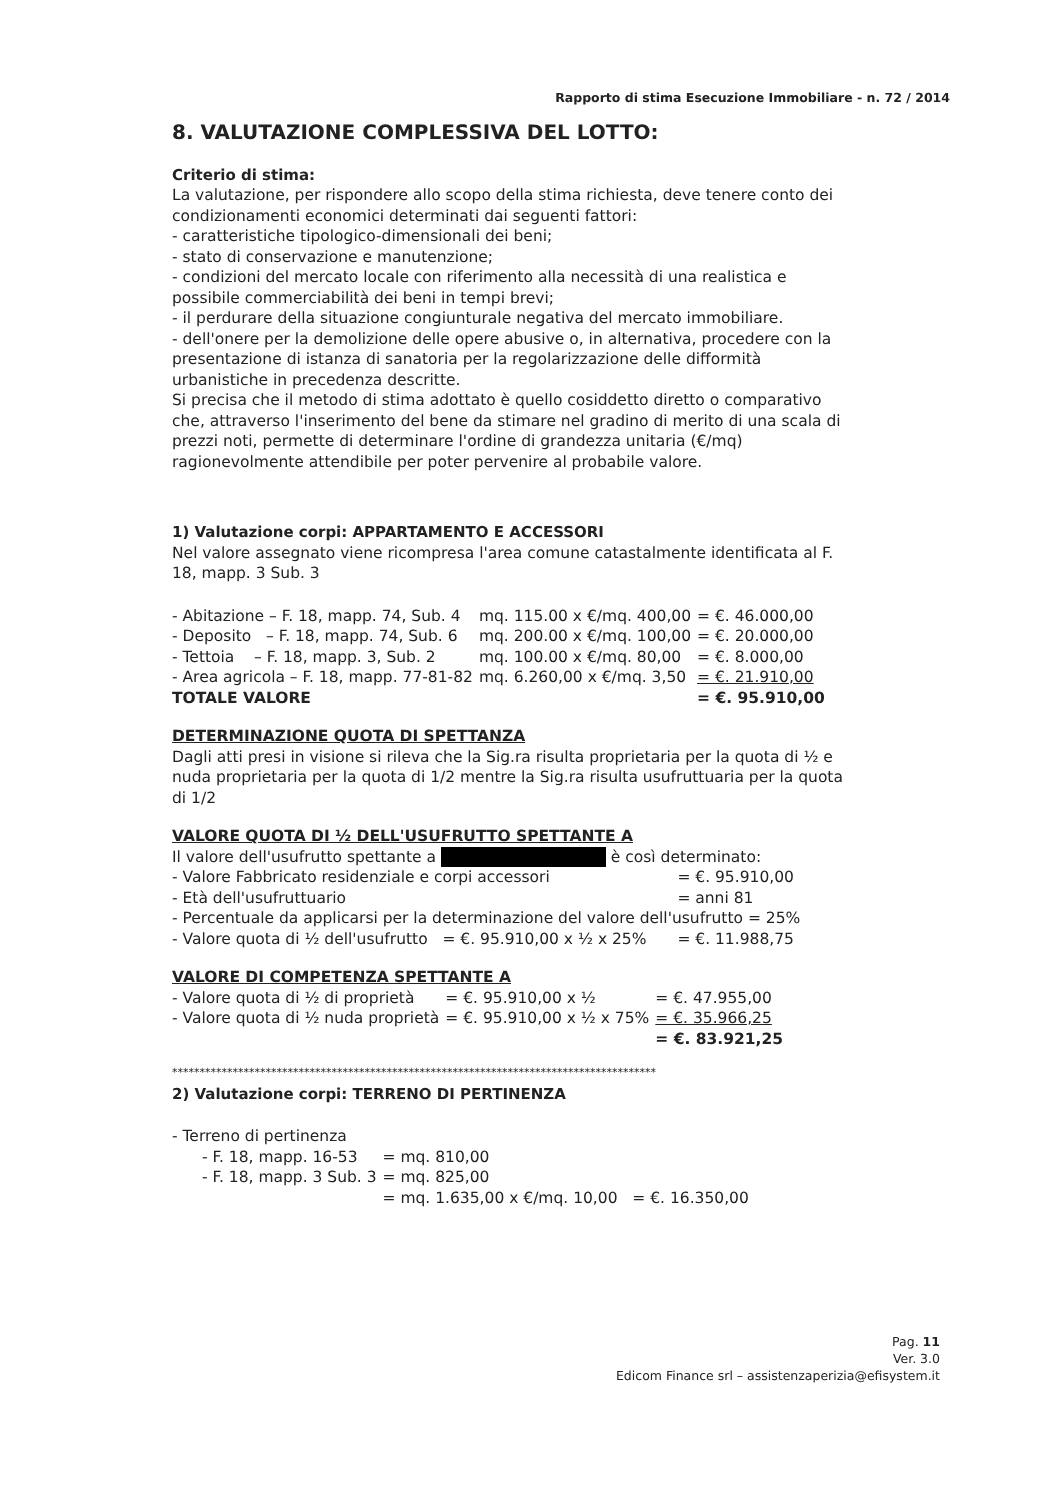Rapporto di stima Esecuzione Immobiliare - n. 72 / 2014
8. VALUTAZIONE COMPLESSIVA DEL LOTTO:
Criterio di stima:
La valutazione, per rispondere allo scopo della stima richiesta, deve tenere conto dei condizionamenti economici determinati dai seguenti fattori:
- caratteristiche tipologico-dimensionali dei beni;
- stato di conservazione e manutenzione;
- condizioni del mercato locale con riferimento alla necessità di una realistica e possibile commerciabilità dei beni in tempi brevi;
- il perdurare della situazione congiunturale negativa del mercato immobiliare.
- dell'onere per la demolizione delle opere abusive o, in alternativa, procedere con la presentazione di istanza di sanatoria per la regolarizzazione delle difformità urbanistiche in precedenza descritte.
Si precisa che il metodo di stima adottato è quello cosiddetto diretto o comparativo che, attraverso l'inserimento del bene da stimare nel gradino di merito di una scala di prezzi noti, permette di determinare l'ordine di grandezza unitaria (€/mq) ragionevolmente attendibile per poter pervenire al probabile valore.
1) Valutazione corpi: APPARTAMENTO E ACCESSORI
Nel valore assegnato viene ricompresa l'area comune catastalmente identificata al F. 18, mapp. 3 Sub. 3
| - Abitazione – F. 18, mapp. 74, Sub. 4 | mq. 115.00 x €/mq. 400,00 | = €. 46.000,00 |
| - Deposito – F. 18, mapp. 74, Sub. 6 | mq. 200.00 x €/mq. 100,00 | = €. 20.000,00 |
| - Tettoia – F. 18, mapp. 3, Sub. 2 | mq. 100.00 x €/mq. 80,00 | = €. 8.000,00 |
| - Area agricola – F. 18, mapp. 77-81-82 | mq. 6.260,00 x €/mq. 3,50 | = €. 21.910,00 |
| TOTALE VALORE | | = €. 95.910,00 |
DETERMINAZIONE QUOTA DI SPETTANZA
Dagli atti presi in visione si rileva che la Sig.ra risulta proprietaria per la quota di ½ e nuda proprietaria per la quota di 1/2 mentre la Sig.ra risulta usufruttuaria per la quota di 1/2
VALORE QUOTA DI ½ DELL'USUFRUTTO SPETTANTE A
Il valore dell'usufrutto spettante a è così determinato:
| - Valore Fabbricato residenziale e corpi accessori | = €. 95.910,00 |
| - Età dell'usufruttuario | = anni 81 |
| - Percentuale da applicarsi per la determinazione del valore dell'usufrutto = 25% | |
| - Valore quota di ½ dell'usufrutto = €. 95.910,00 x ½ x 25% | = €. 11.988,75 |
VALORE DI COMPETENZA SPETTANTE A
| - Valore quota di ½ di proprietà | = €. 95.910,00 x ½ | = €. 47.955,00 |
| - Valore quota di ½ nuda proprietà | = €. 95.910,00 x ½ x 75% | = €. 35.966,25 |
| | | = €. 83.921,25 |
****************************************************************************************
2) Valutazione corpi: TERRENO DI PERTINENZA
- Terreno di pertinenza
| - F. 18, mapp. 16-53 | = mq. 810,00 |
| - F. 18, mapp. 3 Sub. 3 | = mq. 825,00 |
| | = mq. 1.635,00 x €/mq. 10,00 = €. 16.350,00 |
Pag. 11
Ver. 3.0
Edicom Finance srl – assistenzaperizia@efisystem.it